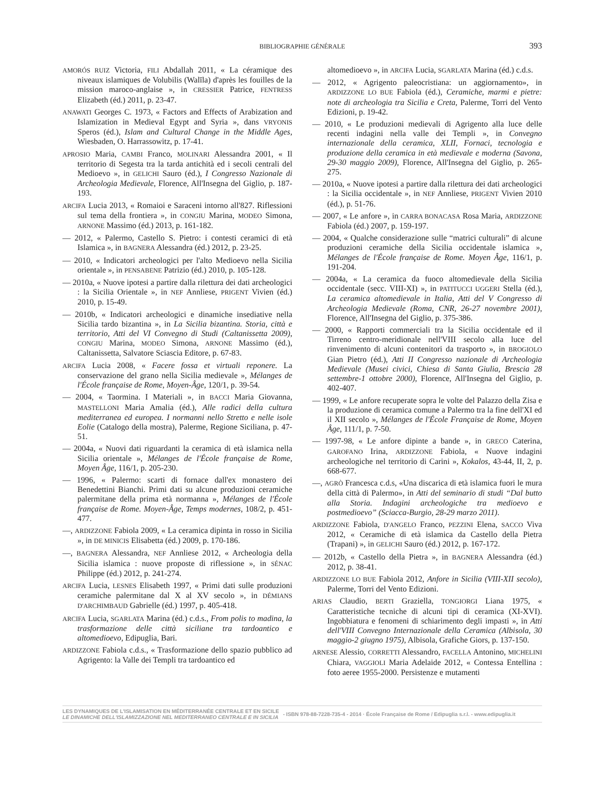BIBLIOGRAPHIE GÉNÉRALE
393
AMORÓS RUIZ Victoria, FILI Abdallah 2011, « La céramique des niveaux islamiques de Volubilis (Walīla) d'après les fouilles de la mission maroco-anglaise », in CRESSIER Patrice, FENTRESS Elizabeth (éd.) 2011, p. 23-47.
ANAWATI Georges C. 1973, « Factors and Effects of Arabization and Islamization in Medieval Egypt and Syria », dans VRYONIS Speros (éd.), Islam and Cultural Change in the Middle Ages, Wiesbaden, O. Harrassowitz, p. 17-41.
APROSIO Maria, CAMBI Franco, MOLINARI Alessandra 2001, « Il territorio di Segesta tra la tarda antichità ed i secoli centrali del Medioevo », in GELICHI Sauro (éd.), I Congresso Nazionale di Archeologia Medievale, Florence, All'Insegna del Giglio, p. 187-193.
ARCIFA Lucia 2013, « Romaioi e Saraceni intorno all'827. Riflessioni sul tema della frontiera », in CONGIU Marina, MODEO Simona, ARNONE Massimo (éd.) 2013, p. 161-182.
— 2012, « Palermo, Castello S. Pietro: i contesti ceramici di età Islamica », in BAGNERA Alessandra (éd.) 2012, p. 23-25.
— 2010, « Indicatori archeologici per l'alto Medioevo nella Sicilia orientale », in PENSABENE Patrizio (éd.) 2010, p. 105-128.
— 2010a, « Nuove ipotesi a partire dalla rilettura dei dati archeologici : la Sicilia Orientale », in NEF Annliese, PRIGENT Vivien (éd.) 2010, p. 15-49.
— 2010b, « Indicatori archeologici e dinamiche insediative nella Sicilia tardo bizantina », in La Sicilia bizantina. Storia, città e territorio, Atti del VI Convegno di Studi (Caltanissetta 2009), CONGIU Marina, MODEO Simona, ARNONE Massimo (éd.), Caltanissetta, Salvatore Sciascia Editore, p. 67-83.
ARCIFA Lucia 2008, « Facere fossa et virtuali reponere. La conservazione del grano nella Sicilia medievale », Mélanges de l'École française de Rome, Moyen-Âge, 120/1, p. 39-54.
— 2004, « Taormina. I Materiali », in BACCI Maria Giovanna, MASTELLONI Maria Amalia (éd.), Alle radici della cultura mediterranea ed europea. I normanni nello Stretto e nelle isole Eolie (Catalogo della mostra), Palerme, Regione Siciliana, p. 47-51.
— 2004a, « Nuovi dati riguardanti la ceramica di età islamica nella Sicilia orientale », Mélanges de l'École française de Rome, Moyen Âge, 116/1, p. 205-230.
— 1996, « Palermo: scarti di fornace dall'ex monastero dei Benedettini Bianchi. Primi dati su alcune produzioni ceramiche palermitane della prima età normanna », Mélanges de l'École française de Rome. Moyen-Âge, Temps modernes, 108/2, p. 451-477.
—, ARDIZZONE Fabiola 2009, « La ceramica dipinta in rosso in Sicilia », in DE MINICIS Elisabetta (éd.) 2009, p. 170-186.
—, BAGNERA Alessandra, NEF Annliese 2012, « Archeologia della Sicilia islamica : nuove proposte di riflessione », in SÉNAC Philippe (éd.) 2012, p. 241-274.
ARCIFA Lucia, LESNES Elisabeth 1997, « Primi dati sulle produzioni ceramiche palermitane dal X al XV secolo », in DÉMIANS D'ARCHIMBAUD Gabrielle (éd.) 1997, p. 405-418.
ARCIFA Lucia, SGARLATA Marina (éd.) c.d.s., From polis to madina, la trasformazione delle città siciliane tra tardoantico e altomedioevo, Edipuglia, Bari.
ARDIZZONE Fabiola c.d.s., « Trasformazione dello spazio pubblico ad Agrigento: la Valle dei Templi tra tardoantico ed
altomedioevo », in ARCIFA Lucia, SGARLATA Marina (éd.) c.d.s.
— 2012, « Agrigento paleocristiana: un aggiornamento», in ARDIZZONE LO BUE Fabiola (éd.), Ceramiche, marmi e pietre: note di archeologia tra Sicilia e Creta, Palerme, Torri del Vento Edizioni, p. 19-42.
— 2010, « Le produzioni medievali di Agrigento alla luce delle recenti indagini nella valle dei Templi », in Convegno internazionale della ceramica, XLII, Fornaci, tecnologia e produzione della ceramica in età medievale e moderna (Savona, 29-30 maggio 2009), Florence, All'Insegna del Giglio, p. 265-275.
— 2010a, « Nuove ipotesi a partire dalla rilettura dei dati archeologici : la Sicilia occidentale », in NEF Annliese, PRIGENT Vivien 2010 (éd.), p. 51-76.
— 2007, « Le anfore », in CARRA BONACASA Rosa Maria, ARDIZZONE Fabiola (éd.) 2007, p. 159-197.
— 2004, « Qualche considerazione sulle “matrici culturali” di alcune produzioni ceramiche della Sicilia occidentale islamica », Mélanges de l'École française de Rome. Moyen Âge, 116/1, p. 191-204.
— 2004a, « La ceramica da fuoco altomedievale della Sicilia occidentale (secc. VIII-XI) », in PATITUCCI UGGERI Stella (éd.), La ceramica altomedievale in Italia, Atti del V Congresso di Archeologia Medievale (Roma, CNR, 26-27 novembre 2001), Florence, All'Insegna del Giglio, p. 375-386.
— 2000, « Rapporti commerciali tra la Sicilia occidentale ed il Tirreno centro-meridionale nell'VIII secolo alla luce del rinvenimento di alcuni contenitori da trasporto », in BROGIOLO Gian Pietro (éd.), Atti II Congresso nazionale di Archeologia Medievale (Musei civici, Chiesa di Santa Giulia, Brescia 28 settembre-1 ottobre 2000), Florence, All'Insegna del Giglio, p. 402-407.
— 1999, « Le anfore recuperate sopra le volte del Palazzo della Zisa e la produzione di ceramica comune a Palermo tra la fine dell'XI ed il XII secolo », Mélanges de l'École Française de Rome, Moyen Âge, 111/1, p. 7-50.
— 1997-98, « Le anfore dipinte a bande », in GRECO Caterina, GAROFANO Irina, ARDIZZONE Fabiola, « Nuove indagini archeologiche nel territorio di Carini », Kokalos, 43-44, II, 2, p. 668-677.
—, AGRÒ Francesca c.d.s, «Una discarica di età islamica fuori le mura della città di Palermo», in Atti del seminario di studi “Dal butto alla Storia. Indagini archeologiche tra medioevo e postmedioevo” (Sciacca-Burgio, 28-29 marzo 2011).
ARDIZZONE Fabiola, D'ANGELO Franco, PEZZINI Elena, SACCO Viva 2012, « Ceramiche di età islamica da Castello della Pietra (Trapani) », in GELICHI Sauro (éd.) 2012, p. 167-172.
— 2012b, « Castello della Pietra », in BAGNERA Alessandra (éd.) 2012, p. 38-41.
ARDIZZONE LO BUE Fabiola 2012, Anfore in Sicilia (VIII-XII secolo), Palerme, Torri del Vento Edizioni.
ARIAS Claudio, BERTI Graziella, TONGIORGI Liana 1975, « Caratteristiche tecniche di alcuni tipi di ceramica (XI-XVI). Ingobbiatura e fenomeni di schiarimento degli impasti », in Atti dell'VIII Convegno Internazionale della Ceramica (Albisola, 30 maggio-2 giugno 1975), Albisola, Grafiche Giors, p. 137-150.
ARNESE Alessio, CORRETTI Alessandro, FACELLA Antonino, MICHELINI Chiara, VAGGIOLI Maria Adelaide 2012, « Contessa Entellina : foto aeree 1955-2000. Persistenze e mutamenti
LES DYNAMIQUES DE L'ISLAMISATION EN MÉDITERRANÉE CENTRALE ET EN SICILE
LE DINAMICHE DELL'ISLAMIZZAZIONE NEL MEDITERRANEO CENTRALE E IN SICILIA
- ISBN 978-88-7228-735-4 - 2014 · École Française de Rome / Edipuglia s.r.l. - www.edipuglia.it